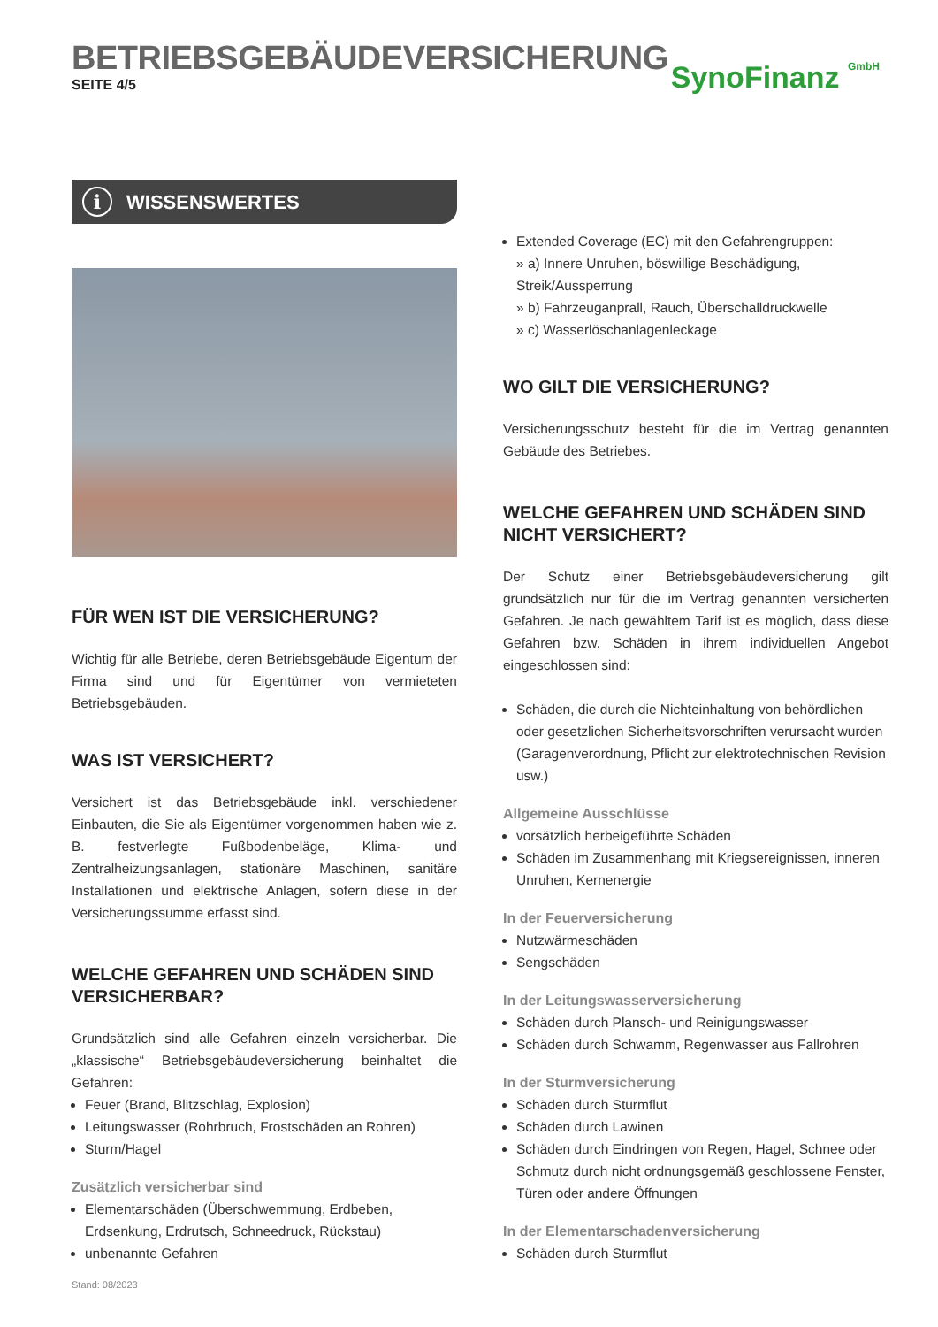BETRIEBSGEBÄUDEVERSICHERUNG
SEITE 4/5
SynoFinanz GmbH
i WISSENSWERTES
FÜR WEN IST DIE VERSICHERUNG?
Wichtig für alle Betriebe, deren Betriebsgebäude Eigentum der Firma sind und für Eigentümer von vermieteten Betriebsgebäuden.
WAS IST VERSICHERT?
Versichert ist das Betriebsgebäude inkl. verschiedener Einbauten, die Sie als Eigentümer vorgenommen haben wie z. B. festverlegte Fußbodenbeläge, Klima- und Zentralheizungsanlagen, stationäre Maschinen, sanitäre Installationen und elektrische Anlagen, sofern diese in der Versicherungssumme erfasst sind.
WELCHE GEFAHREN UND SCHÄDEN SIND VERSICHERBAR?
Grundsätzlich sind alle Gefahren einzeln versicherbar. Die „klassische“ Betriebsgebäudeversicherung beinhaltet die Gefahren:
Feuer (Brand, Blitzschlag, Explosion)
Leitungswasser (Rohrbruch, Frostschäden an Rohren)
Sturm/Hagel
Zusätzlich versicherbar sind
Elementarschäden (Überschwemmung, Erdbeben, Erdsenkung, Erdrutsch, Schneedruck, Rückstau)
unbenannte Gefahren
Extended Coverage (EC) mit den Gefahrengruppen:
» a) Innere Unruhen, böswillige Beschädigung, Streik/Aussperrung
» b) Fahrzeuganprall, Rauch, Überschalldruckwelle
» c) Wasserlöschanlagenleckage
WO GILT DIE VERSICHERUNG?
Versicherungsschutz besteht für die im Vertrag genannten Gebäude des Betriebes.
WELCHE GEFAHREN UND SCHÄDEN SIND NICHT VERSICHERT?
Der Schutz einer Betriebsgebäudeversicherung gilt grundsätzlich nur für die im Vertrag genannten versicherten Gefahren. Je nach gewähltem Tarif ist es möglich, dass diese Gefahren bzw. Schäden in ihrem individuellen Angebot eingeschlossen sind:
Schäden, die durch die Nichteinhaltung von behördlichen oder gesetzlichen Sicherheitsvorschriften verursacht wurden (Garagenverordnung, Pflicht zur elektrotechnischen Revision usw.)
Allgemeine Ausschlüsse
vorsätzlich herbeigeführte Schäden
Schäden im Zusammenhang mit Kriegsereignissen, inneren Unruhen, Kernenergie
In der Feuerversicherung
Nutzwärmeschäden
Sengschäden
In der Leitungswasserversicherung
Schäden durch Plansch- und Reinigungswasser
Schäden durch Schwamm, Regenwasser aus Fallrohren
In der Sturmversicherung
Schäden durch Sturmflut
Schäden durch Lawinen
Schäden durch Eindringen von Regen, Hagel, Schnee oder Schmutz durch nicht ordnungsgemäß geschlossene Fenster, Türen oder andere Öffnungen
In der Elementarschadenversicherung
Schäden durch Sturmflut
Stand: 08/2023